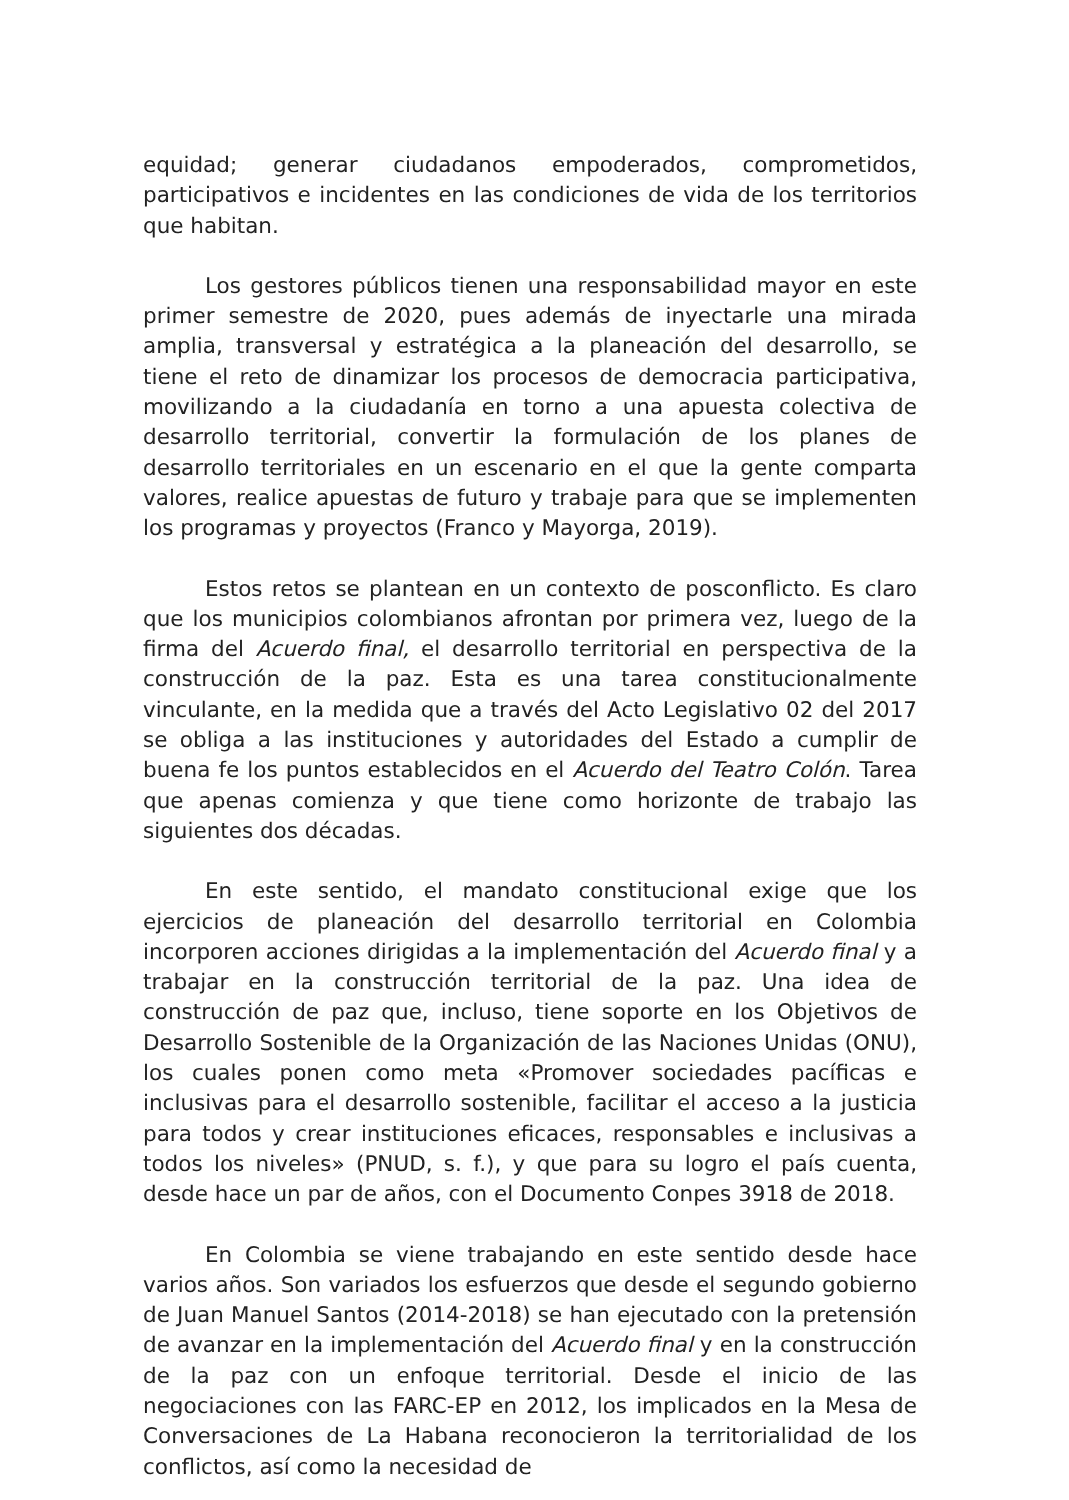equidad; generar ciudadanos empoderados, comprometidos, participativos e incidentes en las condiciones de vida de los territorios que habitan.
Los gestores públicos tienen una responsabilidad mayor en este primer semestre de 2020, pues además de inyectarle una mirada amplia, transversal y estratégica a la planeación del desarrollo, se tiene el reto de dinamizar los procesos de democracia participativa, movilizando a la ciudadanía en torno a una apuesta colectiva de desarrollo territorial, convertir la formulación de los planes de desarrollo territoriales en un escenario en el que la gente comparta valores, realice apuestas de futuro y trabaje para que se implementen los programas y proyectos (Franco y Mayorga, 2019).
Estos retos se plantean en un contexto de posconflicto. Es claro que los municipios colombianos afrontan por primera vez, luego de la firma del Acuerdo final, el desarrollo territorial en perspectiva de la construcción de la paz. Esta es una tarea constitucionalmente vinculante, en la medida que a través del Acto Legislativo 02 del 2017 se obliga a las instituciones y autoridades del Estado a cumplir de buena fe los puntos establecidos en el Acuerdo del Teatro Colón. Tarea que apenas comienza y que tiene como horizonte de trabajo las siguientes dos décadas.
En este sentido, el mandato constitucional exige que los ejercicios de planeación del desarrollo territorial en Colombia incorporen acciones dirigidas a la implementación del Acuerdo final y a trabajar en la construcción territorial de la paz. Una idea de construcción de paz que, incluso, tiene soporte en los Objetivos de Desarrollo Sostenible de la Organización de las Naciones Unidas (ONU), los cuales ponen como meta «Promover sociedades pacíficas e inclusivas para el desarrollo sostenible, facilitar el acceso a la justicia para todos y crear instituciones eficaces, responsables e inclusivas a todos los niveles» (PNUD, s. f.), y que para su logro el país cuenta, desde hace un par de años, con el Documento Conpes 3918 de 2018.
En Colombia se viene trabajando en este sentido desde hace varios años. Son variados los esfuerzos que desde el segundo gobierno de Juan Manuel Santos (2014-2018) se han ejecutado con la pretensión de avanzar en la implementación del Acuerdo final y en la construcción de la paz con un enfoque territorial. Desde el inicio de las negociaciones con las FARC-EP en 2012, los implicados en la Mesa de Conversaciones de La Habana reconocieron la territorialidad de los conflictos, así como la necesidad de